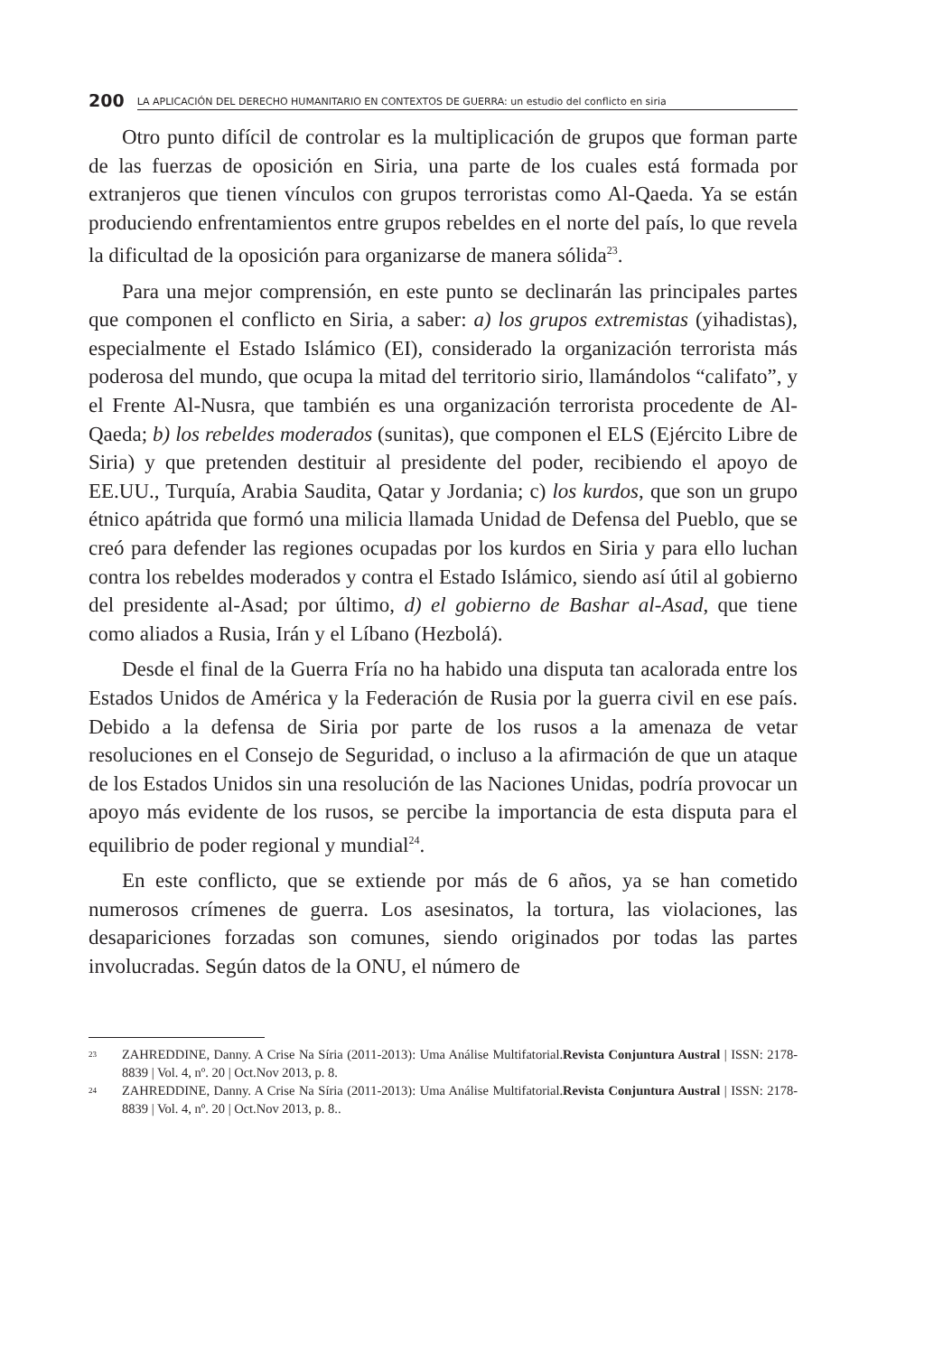200 LA APLICACIÓN DEL DERECHO HUMANITARIO EN CONTEXTOS DE GUERRA: un estudio del conflicto en siria
Otro punto difícil de controlar es la multiplicación de grupos que forman parte de las fuerzas de oposición en Siria, una parte de los cuales está formada por extranjeros que tienen vínculos con grupos terroristas como Al-Qaeda. Ya se están produciendo enfrentamientos entre grupos rebeldes en el norte del país, lo que revela la dificultad de la oposición para organizarse de manera sólida<sup>23</sup>.
Para una mejor comprensión, en este punto se declinarán las principales partes que componen el conflicto en Siria, a saber: a) los grupos extremistas (yihadistas), especialmente el Estado Islámico (EI), considerado la organización terrorista más poderosa del mundo, que ocupa la mitad del territorio sirio, llamándolos “califato”, y el Frente Al-Nusra, que también es una organización terrorista procedente de Al-Qaeda; b) los rebeldes moderados (sunitas), que componen el ELS (Ejército Libre de Siria) y que pretenden destituir al presidente del poder, recibiendo el apoyo de EE.UU., Turquía, Arabia Saudita, Qatar y Jordania; c) los kurdos, que son un grupo étnico apátrida que formó una milicia llamada Unidad de Defensa del Pueblo, que se creó para defender las regiones ocupadas por los kurdos en Siria y para ello luchan contra los rebeldes moderados y contra el Estado Islámico, siendo así útil al gobierno del presidente al-Asad; por último, d) el gobierno de Bashar al-Asad, que tiene como aliados a Rusia, Irán y el Líbano (Hezbolá).
Desde el final de la Guerra Fría no ha habido una disputa tan acalorada entre los Estados Unidos de América y la Federación de Rusia por la guerra civil en ese país. Debido a la defensa de Siria por parte de los rusos a la amenaza de vetar resoluciones en el Consejo de Seguridad, o incluso a la afirmación de que un ataque de los Estados Unidos sin una resolución de las Naciones Unidas, podría provocar un apoyo más evidente de los rusos, se percibe la importancia de esta disputa para el equilibrio de poder regional y mundial<sup>24</sup>.
En este conflicto, que se extiende por más de 6 años, ya se han cometido numerosos crímenes de guerra. Los asesinatos, la tortura, las violaciones, las desapariciones forzadas son comunes, siendo originados por todas las partes involucradas. Según datos de la ONU, el número de
23 ZAHREDDINE, Danny. A Crise Na Síria (2011-2013): Uma Análise Multifatorial.Revista Conjuntura Austral | ISSN: 2178-8839 | Vol. 4, nº. 20 | Oct.Nov 2013, p. 8.
24 ZAHREDDINE, Danny. A Crise Na Síria (2011-2013): Uma Análise Multifatorial.Revista Conjuntura Austral | ISSN: 2178-8839 | Vol. 4, nº. 20 | Oct.Nov 2013, p. 8..